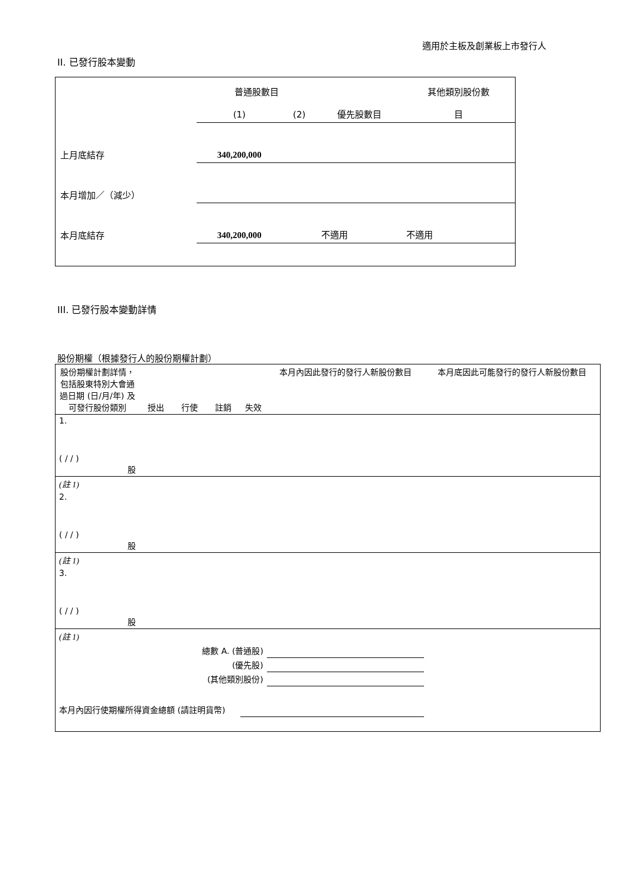適用於主板及創業板上市發行人
II. 已發行股本變動
| | 普通股數目 | | | 其他類別股份數 |
| | (1) | (2) | 優先股數目 | 目 |
| 上月底結存 | 340,200,000 | | | |
| 本月增加／（減少） | | | | |
| 本月底結存 | 340,200,000 | | 不適用 | 不適用 |
III. 已發行股本變動詳情
股份期權（根據發行人的股份期權計劃）
| 股份期權計劃詳情，包括股東特別大會通過日期 (日/月/年) 及可發行股份類別 | 授出 | 行使 | 註銷 | 失效 | 本月內因此發行的發行人新股份數目 | 本月底因此可能發行的發行人新股份數目 |
| 1. ( / / ) 股 | | | | | | |
| (註 1) | | | | | | |
| 2. ( / / ) 股 | | | | | | |
| (註 1) | | | | | | |
| 3. ( / / ) 股 | | | | | | |
| (註 1) | | | | | | |
| 總數 A. (普通股) | | | | | | |
| (優先股) | | | | | | |
| (其他類別股份) | | | | | | |
| 本月內因行使期權所得資金總額 (請註明貨幣) | | | | | | |